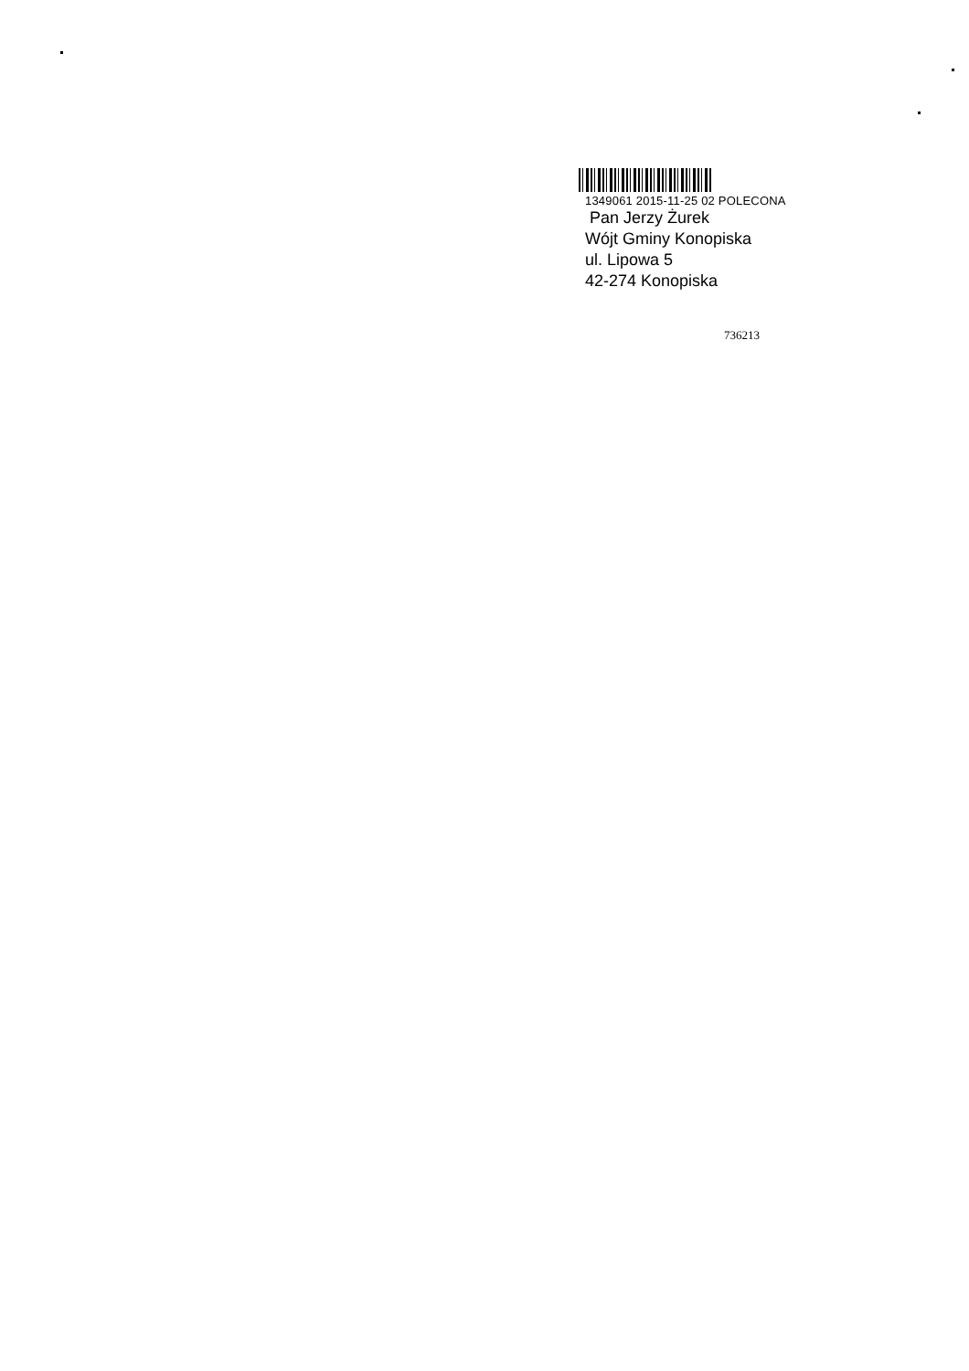1349061 2015-11-25 02 POLECONA
Pan Jerzy Żurek
Wójt Gminy Konopiska
ul. Lipowa 5
42-274 Konopiska
736213